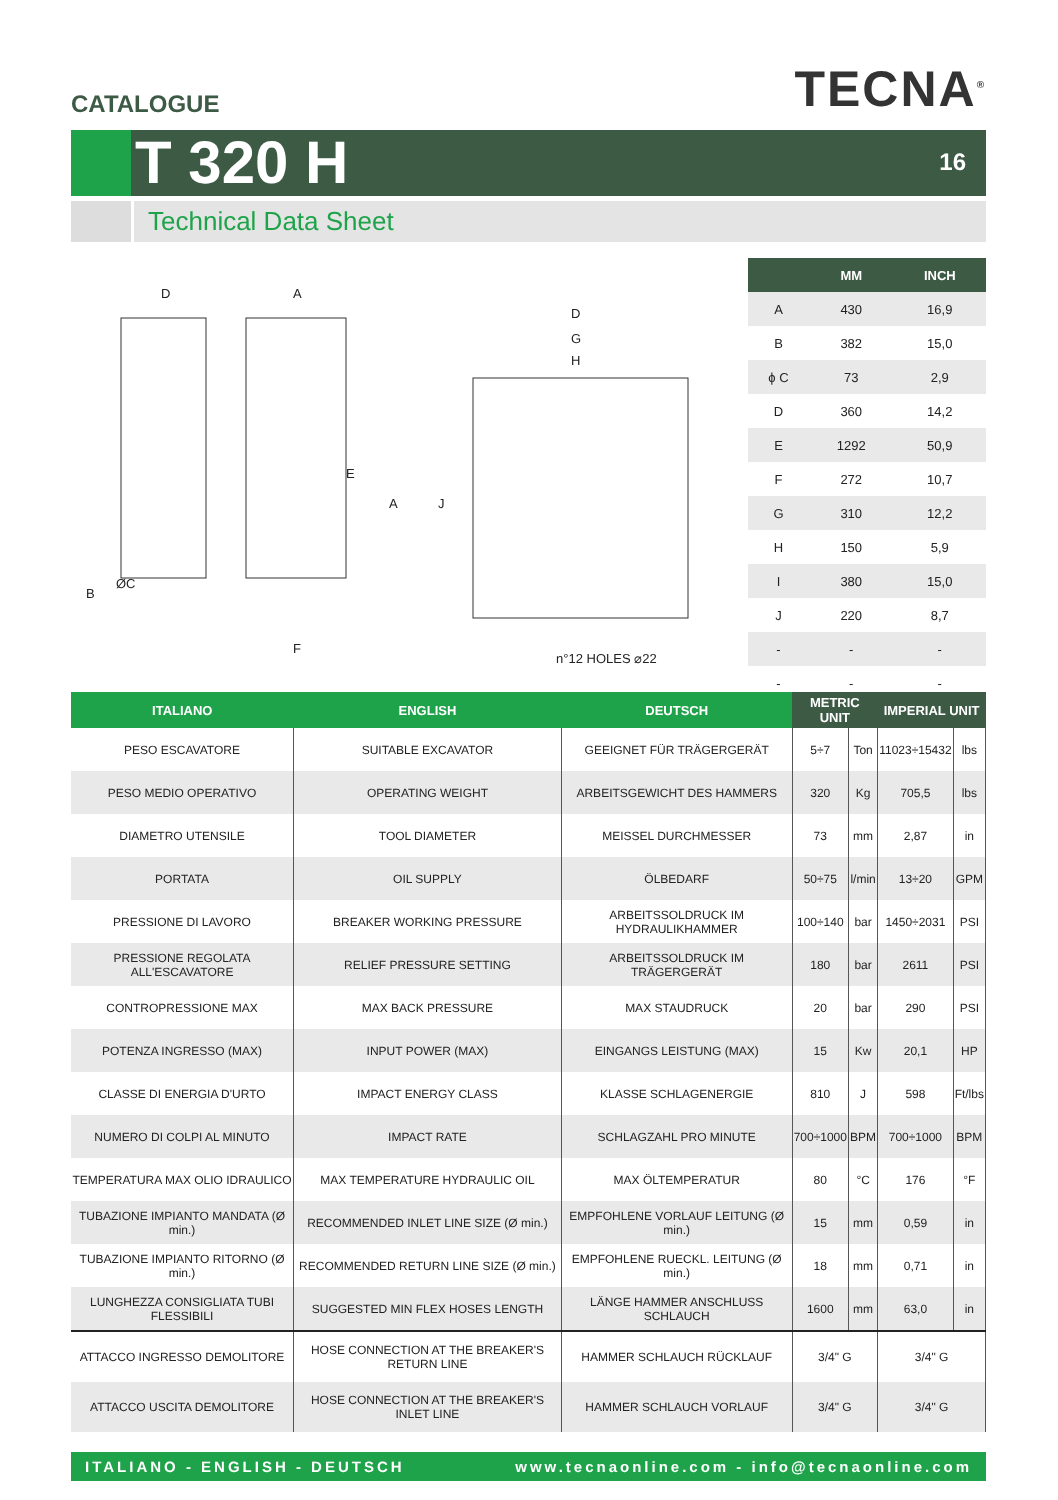CATALOGUE
TECNA<sup>®</sup>
T 320 H
16
Technical Data Sheet
D
A
D
G
H
ØC
F
n°12 HOLES ⌀22
B
E
A
J
| | MM | INCH |
| --- | --- | --- |
| A | 430 | 16,9 |
| B | 382 | 15,0 |
| ϕ C | 73 | 2,9 |
| D | 360 | 14,2 |
| E | 1292 | 50,9 |
| F | 272 | 10,7 |
| G | 310 | 12,2 |
| H | 150 | 5,9 |
| I | 380 | 15,0 |
| J | 220 | 8,7 |
| - | - | - |
| - | - | - |
| ITALIANO | ENGLISH | DEUTSCH | METRIC UNIT | | IMPERIAL UNIT | |
| --- | --- | --- | --- | --- | --- | --- |
| PESO ESCAVATORE | SUITABLE EXCAVATOR | GEEIGNET FÜR TRÄGERGERÄT | 5÷7 | Ton | 11023÷15432 | lbs |
| PESO MEDIO OPERATIVO | OPERATING WEIGHT | ARBEITSGEWICHT DES HAMMERS | 320 | Kg | 705,5 | lbs |
| DIAMETRO UTENSILE | TOOL DIAMETER | MEISSEL DURCHMESSER | 73 | mm | 2,87 | in |
| PORTATA | OIL SUPPLY | ÖLBEDARF | 50÷75 | l/min | 13÷20 | GPM |
| PRESSIONE DI LAVORO | BREAKER WORKING PRESSURE | ARBEITSSOLDRUCK IM HYDRAULIKHAMMER | 100÷140 | bar | 1450÷2031 | PSI |
| PRESSIONE REGOLATA ALL'ESCAVATORE | RELIEF PRESSURE SETTING | ARBEITSSOLDRUCK IM TRÄGERGERÄT | 180 | bar | 2611 | PSI |
| CONTROPRESSIONE MAX | MAX BACK PRESSURE | MAX STAUDRUCK | 20 | bar | 290 | PSI |
| POTENZA INGRESSO (MAX) | INPUT POWER (MAX) | EINGANGS LEISTUNG (MAX) | 15 | Kw | 20,1 | HP |
| CLASSE DI ENERGIA D'URTO | IMPACT ENERGY CLASS | KLASSE SCHLAGENERGIE | 810 | J | 598 | Ft/lbs |
| NUMERO DI COLPI AL MINUTO | IMPACT RATE | SCHLAGZAHL PRO MINUTE | 700÷1000 | BPM | 700÷1000 | BPM |
| TEMPERATURA MAX OLIO IDRAULICO | MAX TEMPERATURE HYDRAULIC OIL | MAX ÖLTEMPERATUR | 80 | °C | 176 | °F |
| TUBAZIONE IMPIANTO MANDATA (Ø min.) | RECOMMENDED INLET LINE SIZE (Ø min.) | EMPFOHLENE VORLAUF LEITUNG (Ø min.) | 15 | mm | 0,59 | in |
| TUBAZIONE IMPIANTO RITORNO (Ø min.) | RECOMMENDED RETURN LINE SIZE (Ø min.) | EMPFOHLENE RUECKL. LEITUNG (Ø min.) | 18 | mm | 0,71 | in |
| LUNGHEZZA CONSIGLIATA TUBI FLESSIBILI | SUGGESTED MIN FLEX HOSES LENGTH | LÄNGE HAMMER ANSCHLUSS SCHLAUCH | 1600 | mm | 63,0 | in |
| ATTACCO INGRESSO DEMOLITORE | HOSE CONNECTION AT THE BREAKER'S RETURN LINE | HAMMER SCHLAUCH RÜCKLAUF | 3/4" G | | 3/4" G | |
| ATTACCO USCITA DEMOLITORE | HOSE CONNECTION AT THE BREAKER'S INLET LINE | HAMMER SCHLAUCH VORLAUF | 3/4" G | | 3/4" G | |
ITALIANO - ENGLISH - DEUTSCH www.tecnaonline.com - info@tecnaonline.com